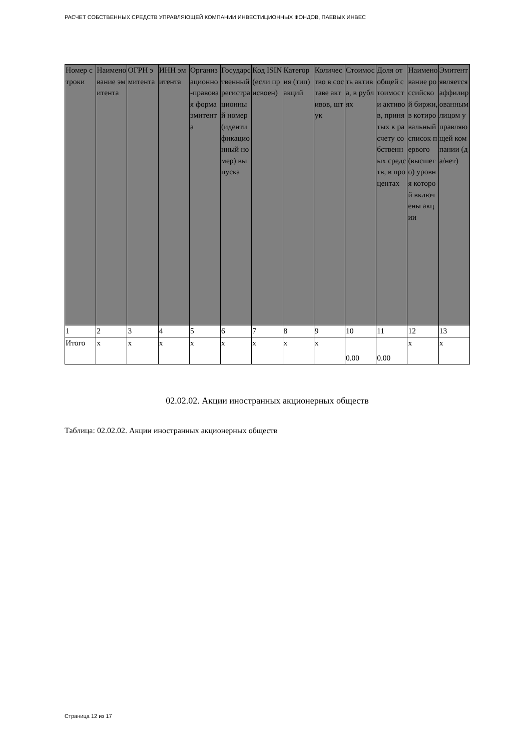РАСЧЕТ СОБСТВЕННЫХ СРЕДСТВ УПРАВЛЯЮЩЕЙ КОМПАНИИ ИНВЕСТИЦИОННЫХ ФОНДОВ, ПАЕВЫХ ИНВЕС
| Номер строки | Наименование эмитента | ОГРН эмитента | ИНН эмитента | Организационно-правовая форма эмитента | Государственный регистрационный номер (идентификационный номер) выпуска | Код ISIN (если присвоен) | Категория (тип) акций | Количество в составе активов, штук | Стоимость актива, в рублях | Доля от общей стоимости активов, принятых к расчету собственных средств, в процентах | Наименование российской биржи, в котировальный список первого (высшего) уровня которой включены акции | Эмитент является аффилированным лицом управляющей компании (да/нет) |
| --- | --- | --- | --- | --- | --- | --- | --- | --- | --- | --- | --- | --- |
| 1 | 2 | 3 | 4 | 5 | 6 | 7 | 8 | 9 | 10 | 11 | 12 | 13 |
| Итого | x | x | x | x | x | x | x | x | 0.00 | 0.00 | x | x |
02.02.02. Акции иностранных акционерных обществ
Таблица: 02.02.02. Акции иностранных акционерных обществ
Страница 12 из 17